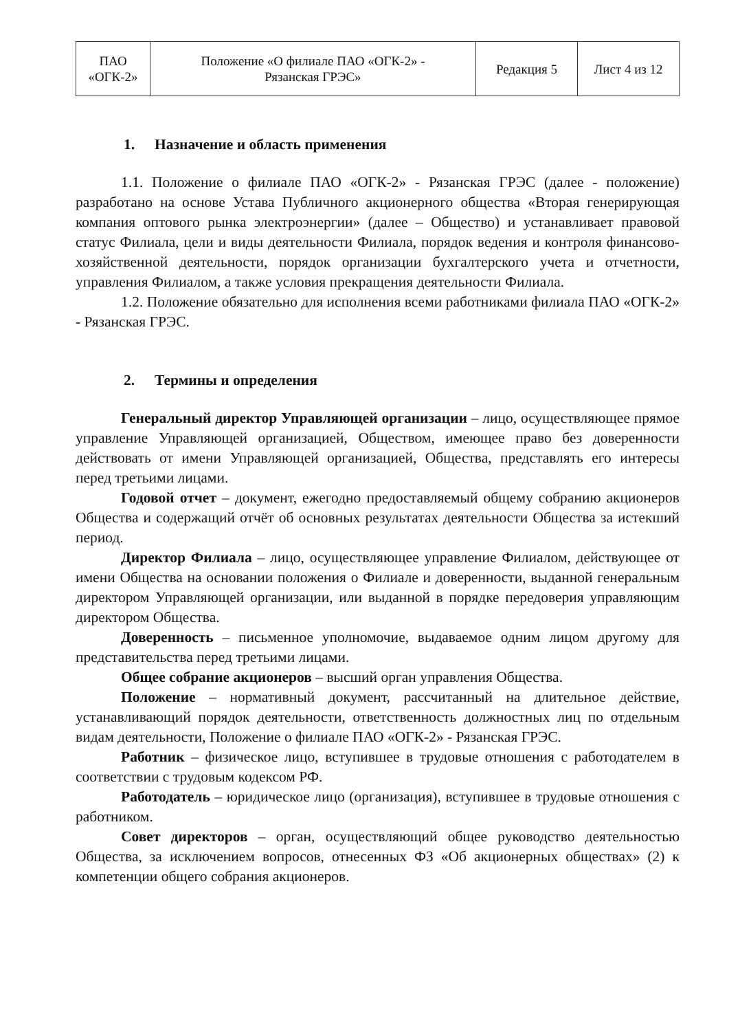| ПАО «ОГК-2» | Положение «О филиале ПАО «ОГК-2» - Рязанская ГРЭС» | Редакция 5 | Лист 4 из 12 |
1. Назначение и область применения
1.1. Положение о филиале ПАО «ОГК-2» - Рязанская ГРЭС (далее - положение) разработано на основе Устава Публичного акционерного общества «Вторая генерирующая компания оптового рынка электроэнергии» (далее – Общество) и устанавливает правовой статус Филиала, цели и виды деятельности Филиала, порядок ведения и контроля финансово-хозяйственной деятельности, порядок организации бухгалтерского учета и отчетности, управления Филиалом, а также условия прекращения деятельности Филиала.
1.2. Положение обязательно для исполнения всеми работниками филиала ПАО «ОГК-2» - Рязанская ГРЭС.
2. Термины и определения
Генеральный директор Управляющей организации – лицо, осуществляющее прямое управление Управляющей организацией, Обществом, имеющее право без доверенности действовать от имени Управляющей организацией, Общества, представлять его интересы перед третьими лицами.
Годовой отчет – документ, ежегодно предоставляемый общему собранию акционеров Общества и содержащий отчёт об основных результатах деятельности Общества за истекший период.
Директор Филиала – лицо, осуществляющее управление Филиалом, действующее от имени Общества на основании положения о Филиале и доверенности, выданной генеральным директором Управляющей организации, или выданной в порядке передоверия управляющим директором Общества.
Доверенность – письменное уполномочие, выдаваемое одним лицом другому для представительства перед третьими лицами.
Общее собрание акционеров – высший орган управления Общества.
Положение – нормативный документ, рассчитанный на длительное действие, устанавливающий порядок деятельности, ответственность должностных лиц по отдельным видам деятельности, Положение о филиале ПАО «ОГК-2» - Рязанская ГРЭС.
Работник – физическое лицо, вступившее в трудовые отношения с работодателем в соответствии с трудовым кодексом РФ.
Работодатель – юридическое лицо (организация), вступившее в трудовые отношения с работником.
Совет директоров – орган, осуществляющий общее руководство деятельностью Общества, за исключением вопросов, отнесенных ФЗ «Об акционерных обществах» (2) к компетенции общего собрания акционеров.